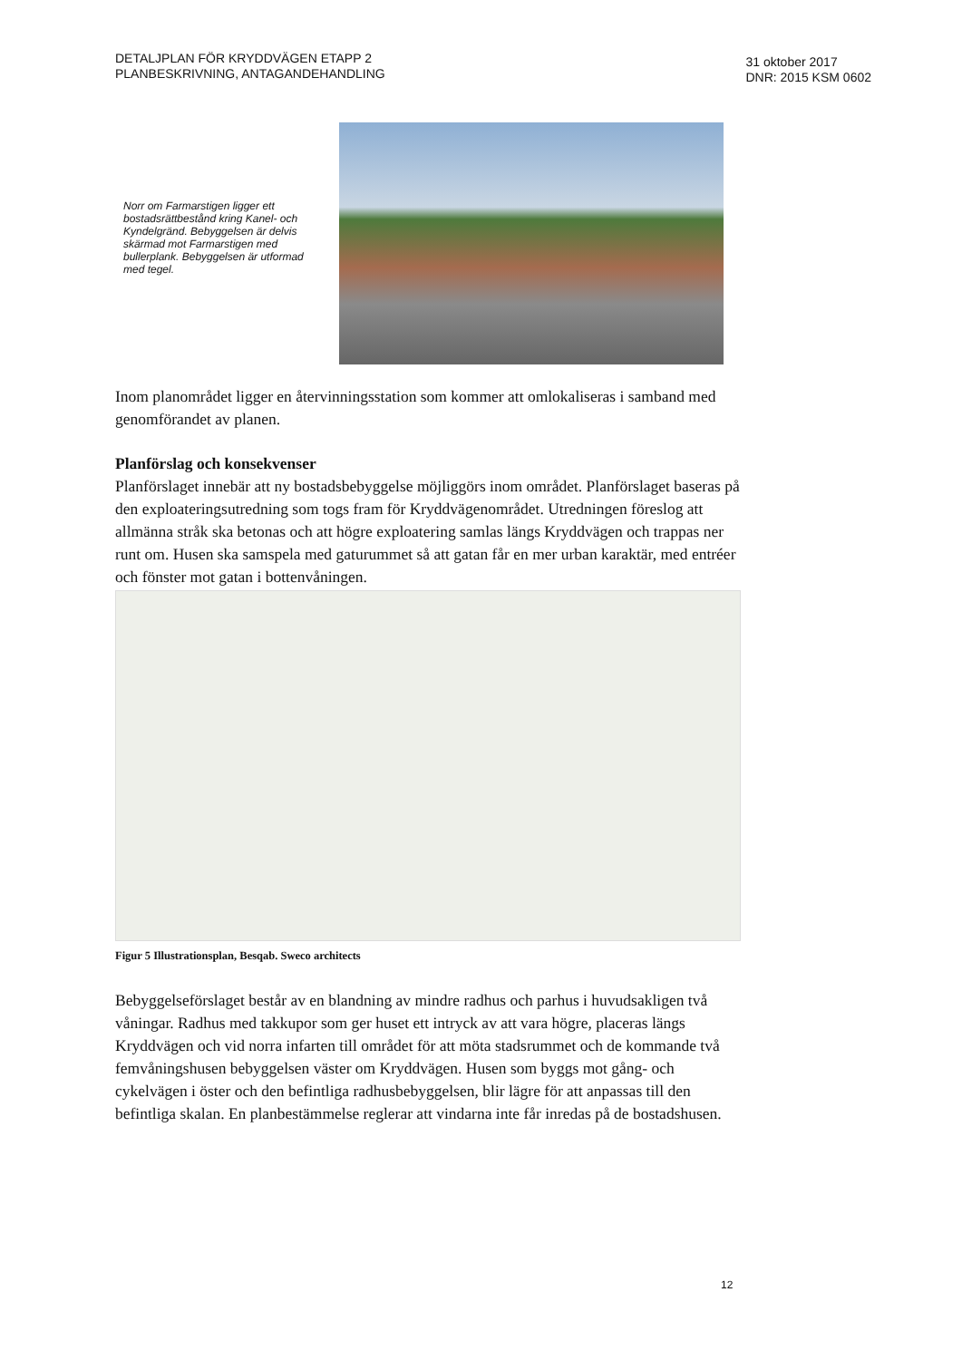DETALJPLAN FÖR KRYDDVÄGEN ETAPP 2
PLANBESKRIVNING, ANTAGANDEHANDLING
31 oktober 2017
DNR: 2015 KSM 0602
Norr om Farmarstigen ligger ett bostadsrättbestånd kring Kanel- och Kyndelgränd. Bebyggelsen är delvis skärmad mot Farmarstigen med bullerplank. Bebyggelsen är utformad med tegel.
Inom planområdet ligger en återvinningsstation som kommer att omlokaliseras i samband med genomförandet av planen.
Planförslag och konsekvenser
Planförslaget innebär att ny bostadsbebyggelse möjliggörs inom området. Planförslaget baseras på den exploateringsutredning som togs fram för Kryddvägenområdet. Utredningen föreslog att allmänna stråk ska betonas och att högre exploatering samlas längs Kryddvägen och trappas ner runt om. Husen ska samspela med gaturummet så att gatan får en mer urban karaktär, med entréer och fönster mot gatan i bottenvåningen.
Figur 5 Illustrationsplan, Besqab. Sweco architects
Bebyggelseförslaget består av en blandning av mindre radhus och parhus i huvudsakligen två våningar. Radhus med takkupor som ger huset ett intryck av att vara högre, placeras längs Kryddvägen och vid norra infarten till området för att möta stadsrummet och de kommande två femvåningshusen bebyggelsen väster om Kryddvägen. Husen som byggs mot gång- och cykelvägen i öster och den befintliga radhusbebyggelsen, blir lägre för att anpassas till den befintliga skalan. En planbestämmelse reglerar att vindarna inte får inredas på de bostadshusen.
12